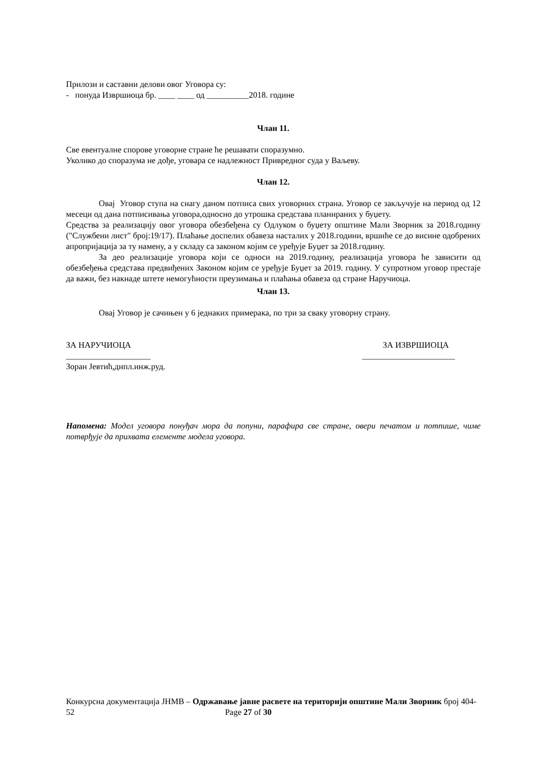Прилози и саставни делови овог Уговора су:
- понуда Извршиоца бр. ____ ____ од __________2018. године
Члан 11.
Све евентуалне спорове уговорне стране ће решавати споразумно.
Уколико до споразума не дође, уговара се надлежност Привредног суда у Ваљеву.
Члан 12.
Овај Уговор ступа на снагу даном потписа свих уговорних страна. Уговор се закључује на период од 12 месеци од дана потписивања уговора,односно до утрошка средстава планираних у буџету.
Средства за реализацију овог уговора обезбеђена су Одлуком о буџету општине Мали Зворник за 2018.годину ("Службени лист" број:19/17). Плаћање доспелих обавеза насталих у 2018.години, вршиће се до висине одобрених апропријација за ту намену, а у складу са законом којим се уређује Буџет за 2018.годину.
За део реализације уговора који се односи на 2019.годину, реализација уговора ће зависити од обезбеђења средстава предвиђених Законом којим се уређује Буџет за 2019. годину. У супротном уговор престаје да важи, без накнаде штете немогућности преузимања и плаћања обавеза од стране Наручиоца.
Члан 13.
Овај Уговор је сачињен у 6 једнаких примерака, по три за сваку уговорну страну.
ЗА НАРУЧИОЦА ЗА ИЗВРШИОЦА
____________________ ______________________
Зоран Јевтић,дипл.инж.руд.
Напомена: Модел уговора понуђач мора да попуни, парафира све стране, овери печатом и потпише, чиме потврђује да прихвата елементе модела уговора.
Конкурсна документација ЈНМВ – Одржавање јавне расвете на територији општине Мали Зворник број 404-52 Page 27 of 30